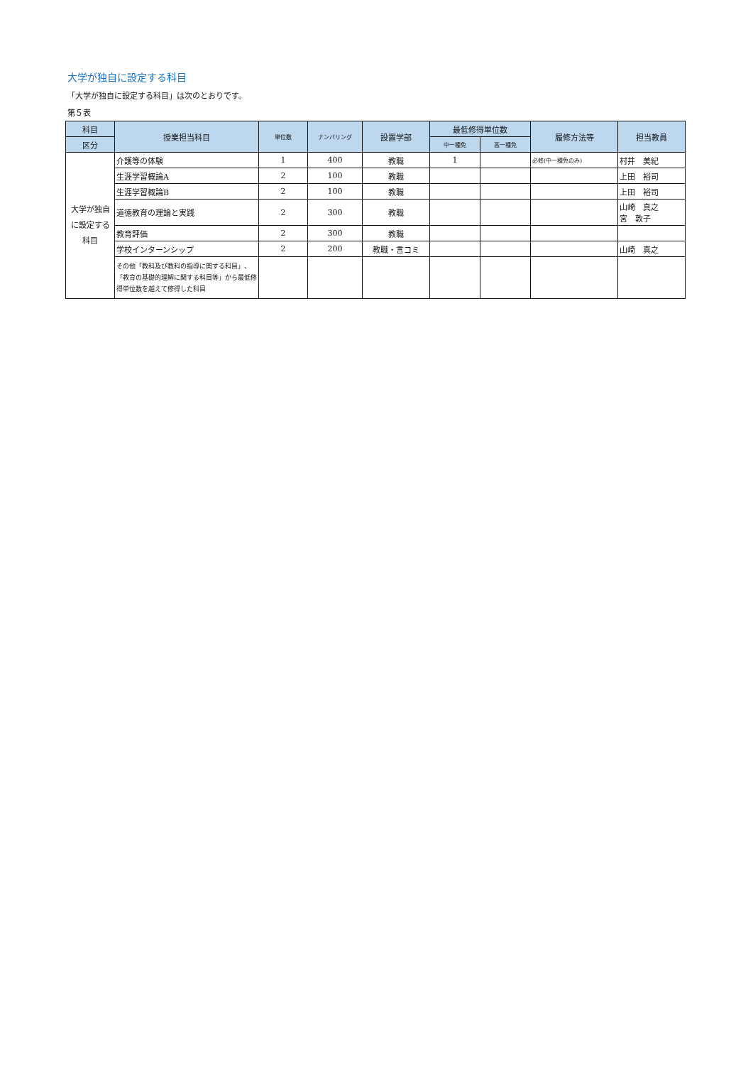大学が独自に設定する科目
「大学が独自に設定する科目」は次のとおりです。
第５表
| 科目 | 授業担当科目 | 単位数 | ナンバリング | 設置学部 | 最低修得単位数 | | 履修方法等 | 担当教員 |
| --- | --- | --- | --- | --- | --- | --- | --- | --- |
| 区分 | | | | | 中一種免 | 高一種免 | | |
| 大学が独自に設定する科目 | 介護等の体験 | 1 | 400 | 教職 | 1 | | 必修(中一種免のみ) | 村井 美紀 |
| | 生涯学習概論A | 2 | 100 | 教職 | | | | 上田 裕司 |
| | 生涯学習概論B | 2 | 100 | 教職 | | | | 上田 裕司 |
| | 道徳教育の理論と実践 | 2 | 300 | 教職 | | | | 山崎 真之 宮 敦子 |
| | 教育評価 | 2 | 300 | 教職 | | | | |
| | 学校インターンシップ | 2 | 200 | 教職・言コミ | | | | 山崎 真之 |
| | その他「教科及び教科の指導に関する科目」、「教育の基礎的理解に関する科目等」から最低修得単位数を越えて修得した科目 | | | | | | | |